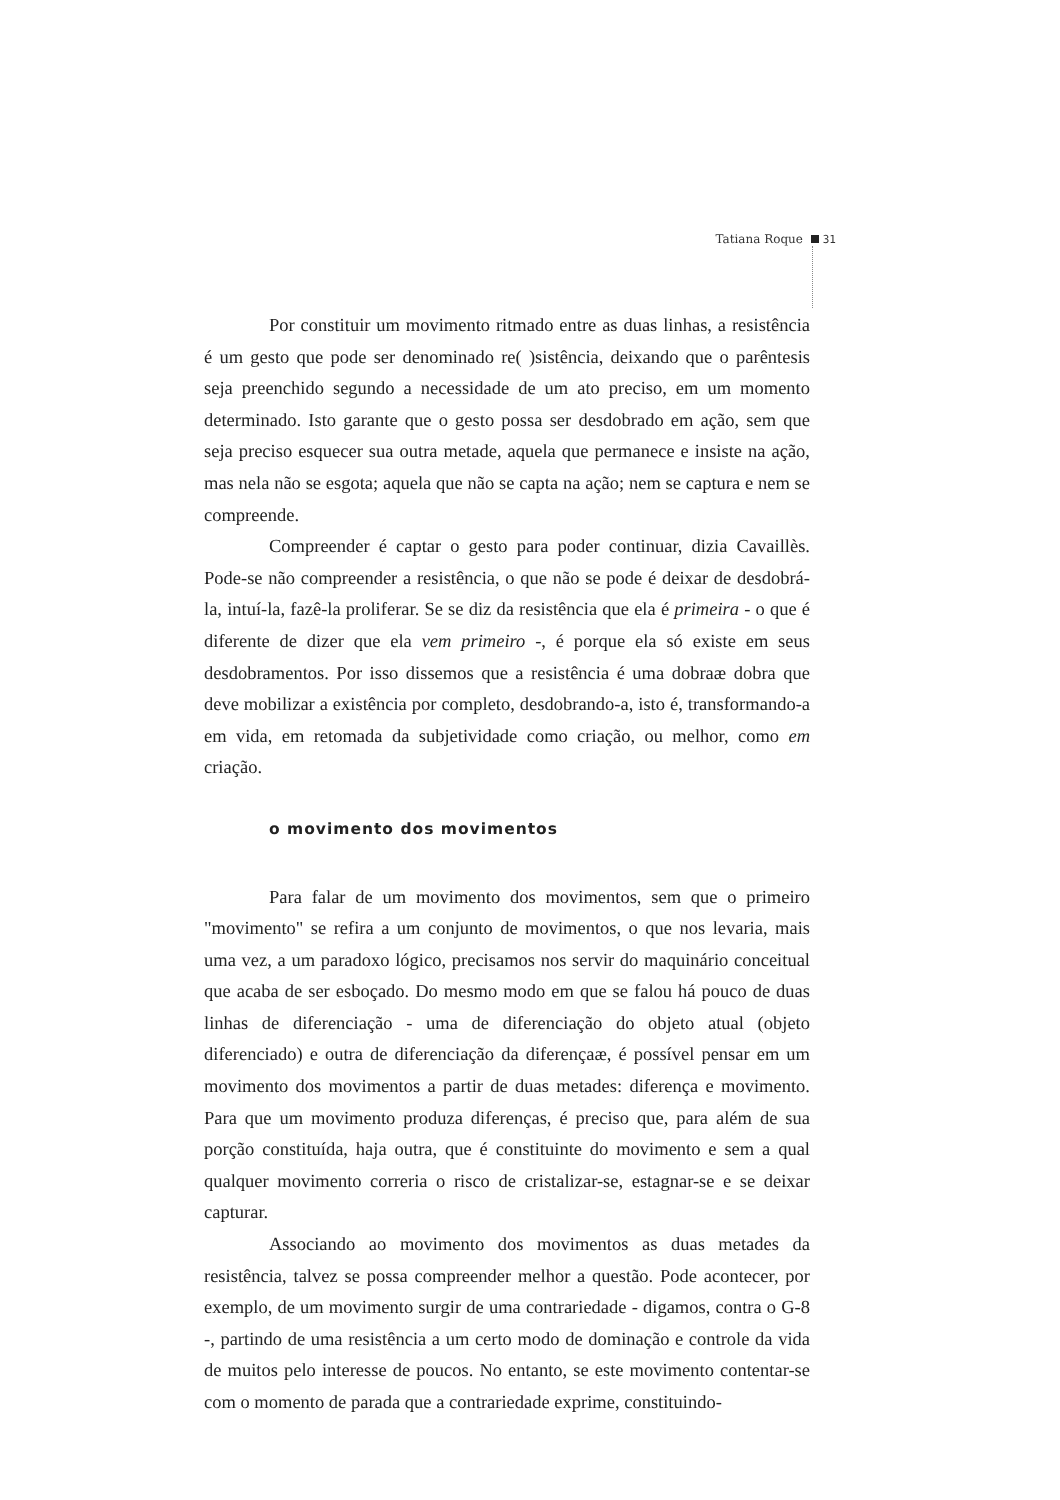Tatiana Roque 31
Por constituir um movimento ritmado entre as duas linhas, a resistência é um gesto que pode ser denominado re( )sistência, deixando que o parêntesis seja preenchido segundo a necessidade de um ato preciso, em um momento determinado. Isto garante que o gesto possa ser desdobrado em ação, sem que seja preciso esquecer sua outra metade, aquela que permanece e insiste na ação, mas nela não se esgota; aquela que não se capta na ação; nem se captura e nem se compreende.
Compreender é captar o gesto para poder continuar, dizia Cavaillès. Pode-se não compreender a resistência, o que não se pode é deixar de desdobrá-la, intuí-la, fazê-la proliferar. Se se diz da resistência que ela é primeira - o que é diferente de dizer que ela vem primeiro -, é porque ela só existe em seus desdobramentos. Por isso dissemos que a resistência é uma dobraæ dobra que deve mobilizar a existência por completo, desdobrando-a, isto é, transformando-a em vida, em retomada da subjetividade como criação, ou melhor, como em criação.
o movimento dos movimentos
Para falar de um movimento dos movimentos, sem que o primeiro "movimento" se refira a um conjunto de movimentos, o que nos levaria, mais uma vez, a um paradoxo lógico, precisamos nos servir do maquinário conceitual que acaba de ser esboçado. Do mesmo modo em que se falou há pouco de duas linhas de diferenciação - uma de diferenciação do objeto atual (objeto diferenciado) e outra de diferenciação da diferençaæ, é possível pensar em um movimento dos movimentos a partir de duas metades: diferença e movimento. Para que um movimento produza diferenças, é preciso que, para além de sua porção constituída, haja outra, que é constituinte do movimento e sem a qual qualquer movimento correria o risco de cristalizar-se, estagnar-se e se deixar capturar.
Associando ao movimento dos movimentos as duas metades da resistência, talvez se possa compreender melhor a questão. Pode acontecer, por exemplo, de um movimento surgir de uma contrariedade - digamos, contra o G-8 -, partindo de uma resistência a um certo modo de dominação e controle da vida de muitos pelo interesse de poucos. No entanto, se este movimento contentar-se com o momento de parada que a contrariedade exprime, constituindo-